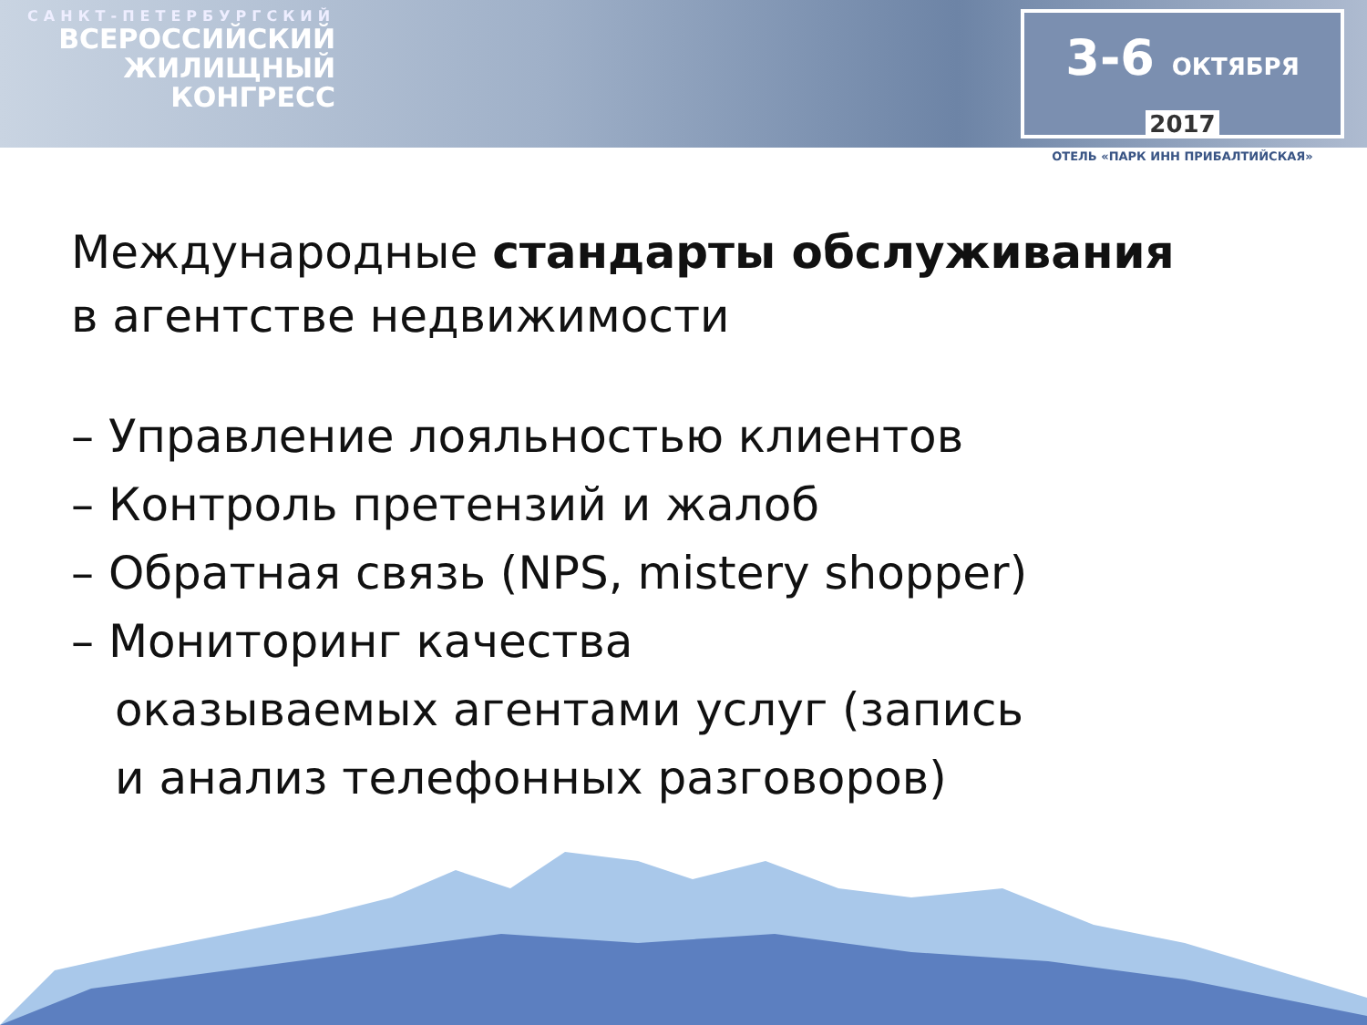САНКТ-ПЕТЕРБУРГСКИЙ
ВСЕРОССИЙСКИЙ
ЖИЛИЩНЫЙ
КОНГРЕСС
3-6 ОКТЯБРЯ 2017
ОТЕЛЬ «ПАРК ИНН ПРИБАЛТИЙСКАЯ»
Международные стандарты обслуживания
в агентстве недвижимости
– Управление лояльностью клиентов
– Контроль претензий и жалоб
– Обратная связь (NPS, mistery shopper)
– Мониторинг качества
оказываемых агентами услуг (запись
и анализ телефонных разговоров)